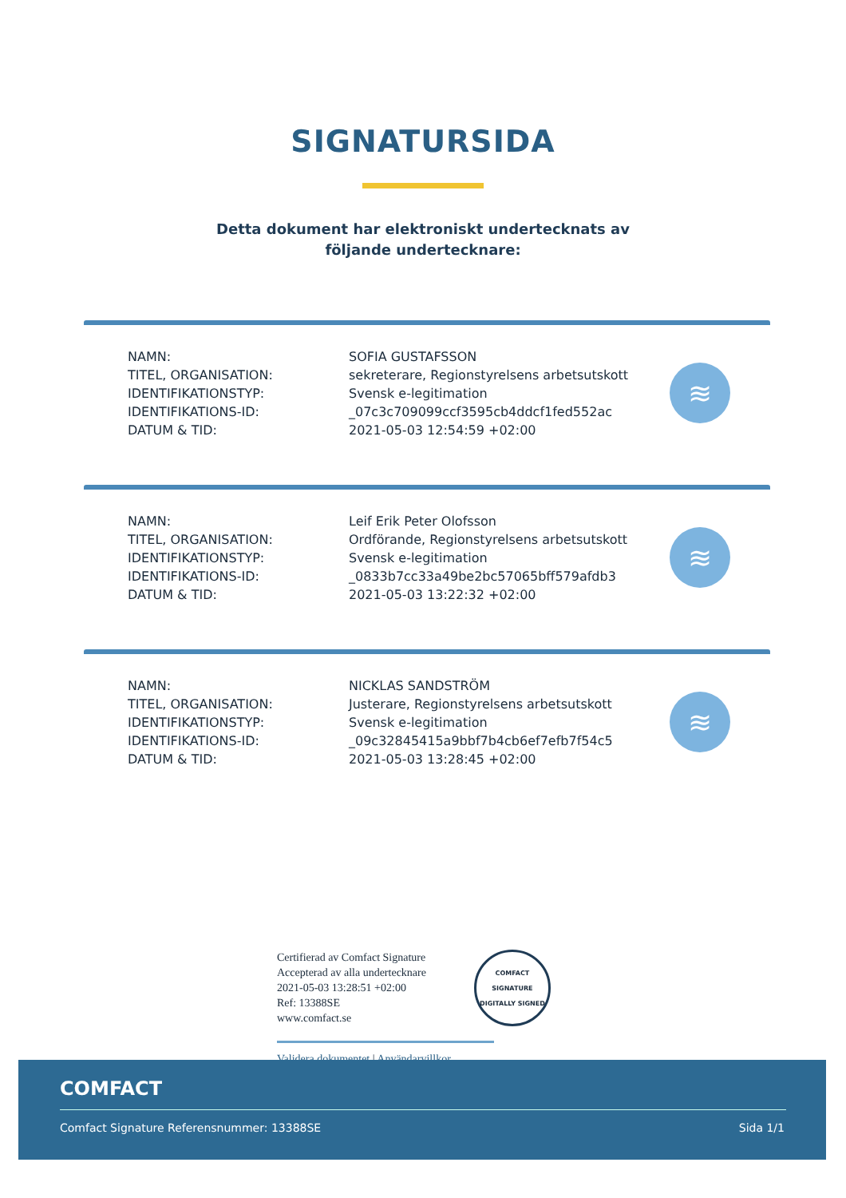SIGNATURSIDA
Detta dokument har elektroniskt undertecknats av följande undertecknare:
| NAMN: | SOFIA GUSTAFSSON |
| TITEL, ORGANISATION: | sekreterare, Regionstyrelsens arbetsutskott |
| IDENTIFIKATIONSTYP: | Svensk e-legitimation |
| IDENTIFIKATIONS-ID: | _07c3c709099ccf3595cb4ddcf1fed552ac |
| DATUM & TID: | 2021-05-03 12:54:59 +02:00 |
≋
| NAMN: | Leif Erik Peter Olofsson |
| TITEL, ORGANISATION: | Ordförande, Regionstyrelsens arbetsutskott |
| IDENTIFIKATIONSTYP: | Svensk e-legitimation |
| IDENTIFIKATIONS-ID: | _0833b7cc33a49be2bc57065bff579afdb3 |
| DATUM & TID: | 2021-05-03 13:22:32 +02:00 |
≋
| NAMN: | NICKLAS SANDSTRÖM |
| TITEL, ORGANISATION: | Justerare, Regionstyrelsens arbetsutskott |
| IDENTIFIKATIONSTYP: | Svensk e-legitimation |
| IDENTIFIKATIONS-ID: | _09c32845415a9bbf7b4cb6ef7efb7f54c5 |
| DATUM & TID: | 2021-05-03 13:28:45 +02:00 |
≋
Certifierad av Comfact Signature
Accepterad av alla undertecknare
2021-05-03 13:28:51 +02:00
Ref: 13388SE
www.comfact.se
COMFACT SIGNATURE
DIGITALLY SIGNED
Validera dokumentet | Användarvillkor
COMFACT
Comfact Signature Referensnummer: 13388SE Sida 1/1